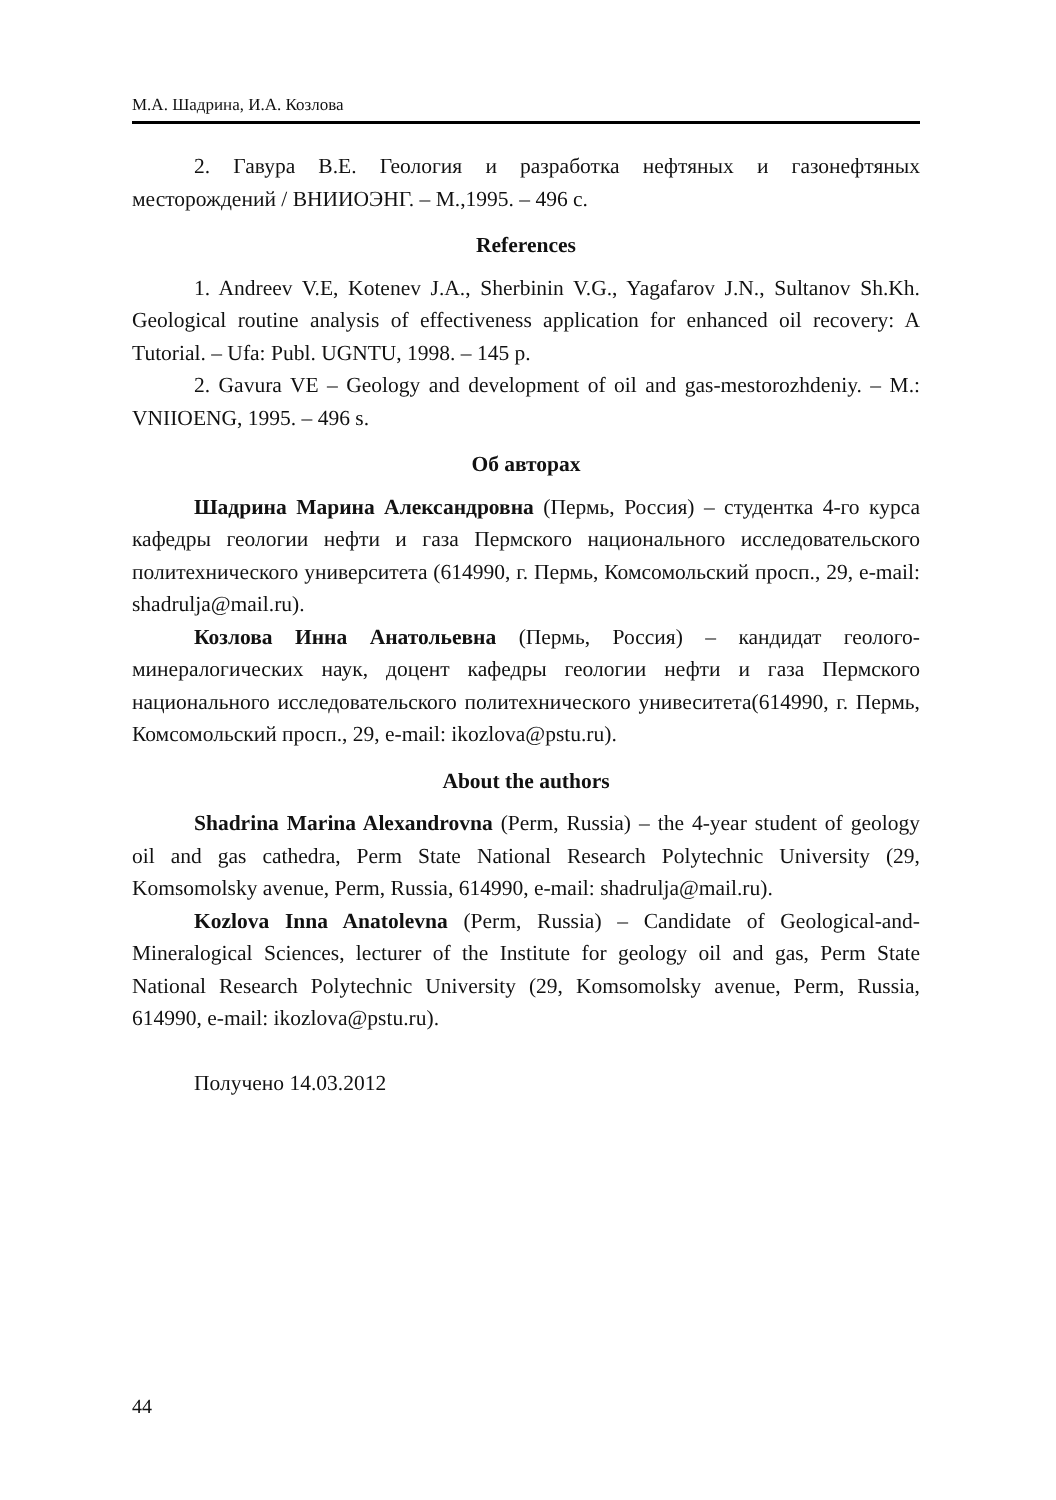М.А. Шадрина, И.А. Козлова
2. Гавура В.Е. Геология и разработка нефтяных и газонефтяных месторождений / ВНИИОЭНГ. – М.,1995. – 496 с.
References
1. Andreev V.E, Kotenev J.A., Sherbinin V.G., Yagafarov J.N., Sultanov Sh.Kh. Geological routine analysis of effectiveness application for enhanced oil recovery: A Tutorial. – Ufa: Publ. UGNTU, 1998. – 145 p.
2. Gavura VE – Geology and development of oil and gas-mestorozhdeniy. – M.: VNIIOENG, 1995. – 496 s.
Об авторах
Шадрина Марина Александровна (Пермь, Россия) – студентка 4-го курса кафедры геологии нефти и газа Пермского национального исследовательского политехнического университета (614990, г. Пермь, Комсомольский просп., 29, e-mail: shadrulja@mail.ru).
Козлова Инна Анатольевна (Пермь, Россия) – кандидат геолого-минералогических наук, доцент кафедры геологии нефти и газа Пермского национального исследовательского политехнического унивеситета(614990, г. Пермь, Комсомольский просп., 29, e-mail: ikozlova@pstu.ru).
About the authors
Shadrina Marina Alexandrovna (Perm, Russia) – the 4-year student of geology oil and gas cathedra, Perm State National Research Polytechnic University (29, Komsomolsky avenue, Perm, Russia, 614990, e-mail: shadrulja@mail.ru).
Kozlova Inna Anatolevna (Perm, Russia) – Candidate of Geological-and-Mineralogical Sciences, lecturer of the Institute for geology oil and gas, Perm State National Research Polytechnic University (29, Komsomolsky avenue, Perm, Russia, 614990, e-mail: ikozlova@pstu.ru).
Получено 14.03.2012
44